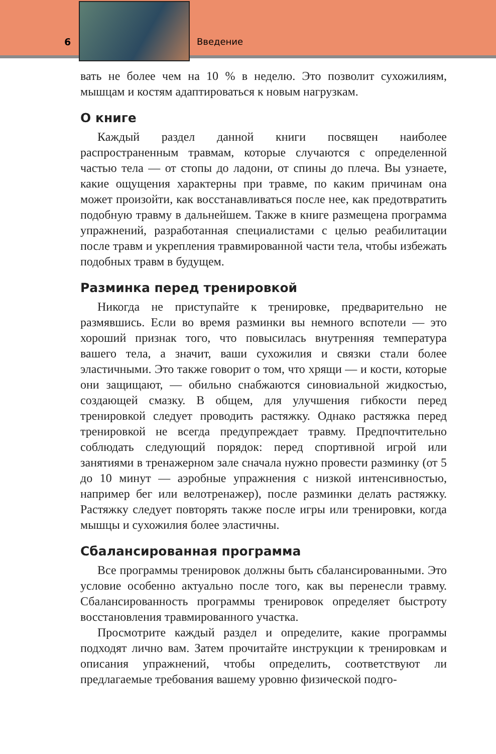6 Введение
вать не более чем на 10 % в неделю. Это позволит сухожилиям, мышцам и костям адаптироваться к новым нагрузкам.
О книге
Каждый раздел данной книги посвящен наиболее распространенным травмам, которые случаются с определенной частью тела — от стопы до ладони, от спины до плеча. Вы узнаете, какие ощущения характерны при травме, по каким причинам она может произойти, как восстанавливаться после нее, как предотвратить подобную травму в дальнейшем. Также в книге размещена программа упражнений, разработанная специалистами с целью реабилитации после травм и укрепления травмированной части тела, чтобы избежать подобных травм в будущем.
Разминка перед тренировкой
Никогда не приступайте к тренировке, предварительно не размявшись. Если во время разминки вы немного вспотели — это хороший признак того, что повысилась внутренняя температура вашего тела, а значит, ваши сухожилия и связки стали более эластичными. Это также говорит о том, что хрящи — и кости, которые они защищают, — обильно снабжаются синовиальной жидкостью, создающей смазку. В общем, для улучшения гибкости перед тренировкой следует проводить растяжку. Однако растяжка перед тренировкой не всегда предупреждает травму. Предпочтительно соблюдать следующий порядок: перед спортивной игрой или занятиями в тренажерном зале сначала нужно провести разминку (от 5 до 10 минут — аэробные упражнения с низкой интенсивностью, например бег или велотренажер), после разминки делать растяжку. Растяжку следует повторять также после игры или тренировки, когда мышцы и сухожилия более эластичны.
Сбалансированная программа
Все программы тренировок должны быть сбалансированными. Это условие особенно актуально после того, как вы перенесли травму. Сбалансированность программы тренировок определяет быстроту восстановления травмированного участка.
Просмотрите каждый раздел и определите, какие программы подходят лично вам. Затем прочитайте инструкции к тренировкам и описания упражнений, чтобы определить, соответствуют ли предлагаемые требования вашему уровню физической подго-